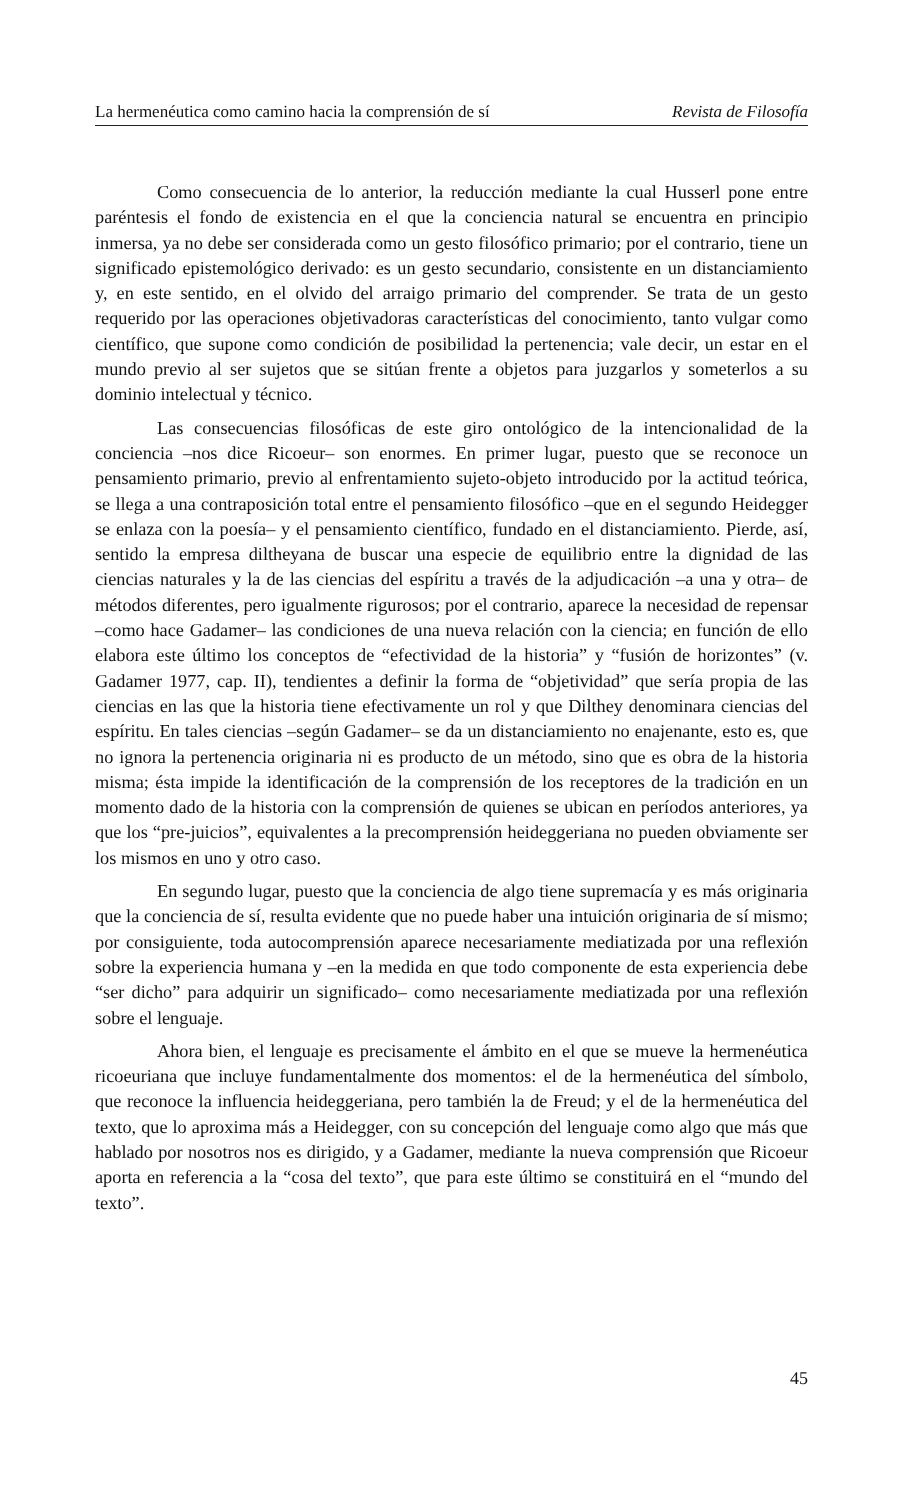La hermenéutica como camino hacia la comprensión de sí Revista de Filosofía
Como consecuencia de lo anterior, la reducción mediante la cual Husserl pone entre paréntesis el fondo de existencia en el que la conciencia natural se encuentra en principio inmersa, ya no debe ser considerada como un gesto filosófico primario; por el contrario, tiene un significado epistemológico derivado: es un gesto secundario, consistente en un distanciamiento y, en este sentido, en el olvido del arraigo primario del comprender. Se trata de un gesto requerido por las operaciones objetivadoras características del conocimiento, tanto vulgar como científico, que supone como condición de posibilidad la pertenencia; vale decir, un estar en el mundo previo al ser sujetos que se sitúan frente a objetos para juzgarlos y someterlos a su dominio intelectual y técnico.
Las consecuencias filosóficas de este giro ontológico de la intencionalidad de la conciencia –nos dice Ricoeur– son enormes. En primer lugar, puesto que se reconoce un pensamiento primario, previo al enfrentamiento sujeto-objeto introducido por la actitud teórica, se llega a una contraposición total entre el pensamiento filosófico –que en el segundo Heidegger se enlaza con la poesía– y el pensamiento científico, fundado en el distanciamiento. Pierde, así, sentido la empresa diltheyana de buscar una especie de equilibrio entre la dignidad de las ciencias naturales y la de las ciencias del espíritu a través de la adjudicación –a una y otra– de métodos diferentes, pero igualmente rigurosos; por el contrario, aparece la necesidad de repensar –como hace Gadamer– las condiciones de una nueva relación con la ciencia; en función de ello elabora este último los conceptos de “efectividad de la historia” y “fusión de horizontes” (v. Gadamer 1977, cap. II), tendientes a definir la forma de “objetividad” que sería propia de las ciencias en las que la historia tiene efectivamente un rol y que Dilthey denominara ciencias del espíritu. En tales ciencias –según Gadamer– se da un distanciamiento no enajenante, esto es, que no ignora la pertenencia originaria ni es producto de un método, sino que es obra de la historia misma; ésta impide la identificación de la comprensión de los receptores de la tradición en un momento dado de la historia con la comprensión de quienes se ubican en períodos anteriores, ya que los “pre-juicios”, equivalentes a la precomprensión heideggeriana no pueden obviamente ser los mismos en uno y otro caso.
En segundo lugar, puesto que la conciencia de algo tiene supremacía y es más originaria que la conciencia de sí, resulta evidente que no puede haber una intuición originaria de sí mismo; por consiguiente, toda autocomprensión aparece necesariamente mediatizada por una reflexión sobre la experiencia humana y –en la medida en que todo componente de esta experiencia debe “ser dicho” para adquirir un significado– como necesariamente mediatizada por una reflexión sobre el lenguaje.
Ahora bien, el lenguaje es precisamente el ámbito en el que se mueve la hermenéutica ricoeuriana que incluye fundamentalmente dos momentos: el de la hermenéutica del símbolo, que reconoce la influencia heideggeriana, pero también la de Freud; y el de la hermenéutica del texto, que lo aproxima más a Heidegger, con su concepción del lenguaje como algo que más que hablado por nosotros nos es dirigido, y a Gadamer, mediante la nueva comprensión que Ricoeur aporta en referencia a la “cosa del texto”, que para este último se constituirá en el “mundo del texto”.
45